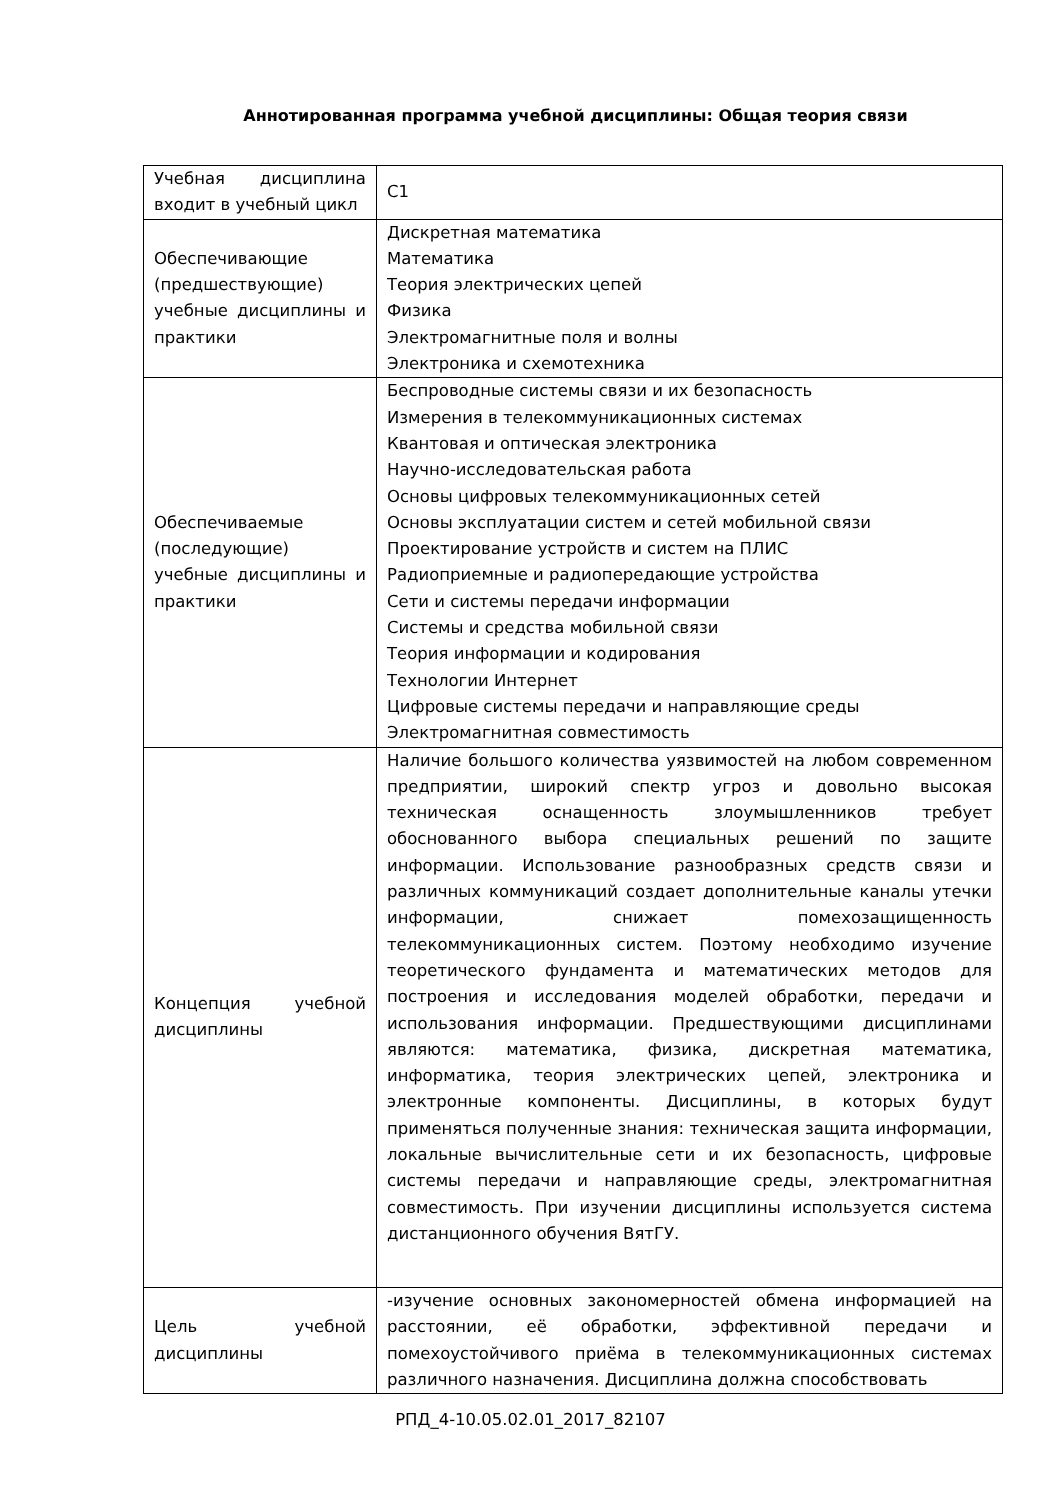Аннотированная программа учебной дисциплины: Общая теория связи
| Учебная дисциплина входит в учебный цикл | С1 |
| Обеспечивающие (предшествующие) учебные дисциплины и практики | Дискретная математика Математика Теория электрических цепей Физика Электромагнитные поля и волны Электроника и схемотехника |
| Обеспечиваемые (последующие) учебные дисциплины и практики | Беспроводные системы связи и их безопасность Измерения в телекоммуникационных системах Квантовая и оптическая электроника Научно-исследовательская работа Основы цифровых телекоммуникационных сетей Основы эксплуатации систем и сетей мобильной связи Проектирование устройств и систем на ПЛИС Радиоприемные и радиопередающие устройства Сети и системы передачи информации Системы и средства мобильной связи Теория информации и кодирования Технологии Интернет Цифровые системы передачи и направляющие среды Электромагнитная совместимость |
| Концепция учебной дисциплины | Наличие большого количества уязвимостей на любом современном предприятии, широкий спектр угроз и довольно высокая техническая оснащенность злоумышленников требует обоснованного выбора специальных решений по защите информации. Использование разнообразных средств связи и различных коммуникаций создает дополнительные каналы утечки информации, снижает помехозащищенность телекоммуникационных систем. Поэтому необходимо изучение теоретического фундамента и математических методов для построения и исследования моделей обработки, передачи и использования информации. Предшествующими дисциплинами являются: математика, физика, дискретная математика, информатика, теория электрических цепей, электроника и электронные компоненты. Дисциплины, в которых будут применяться полученные знания: техническая защита информации, локальные вычислительные сети и их безопасность, цифровые системы передачи и направляющие среды, электромагнитная совместимость. При изучении дисциплины используется система дистанционного обучения ВятГУ. |
| Цель учебной дисциплины | -изучение основных закономерностей обмена информацией на расстоянии, её обработки, эффективной передачи и помехоустойчивого приёма в телекоммуникационных системах различного назначения. Дисциплина должна способствовать |
РПД_4-10.05.02.01_2017_82107